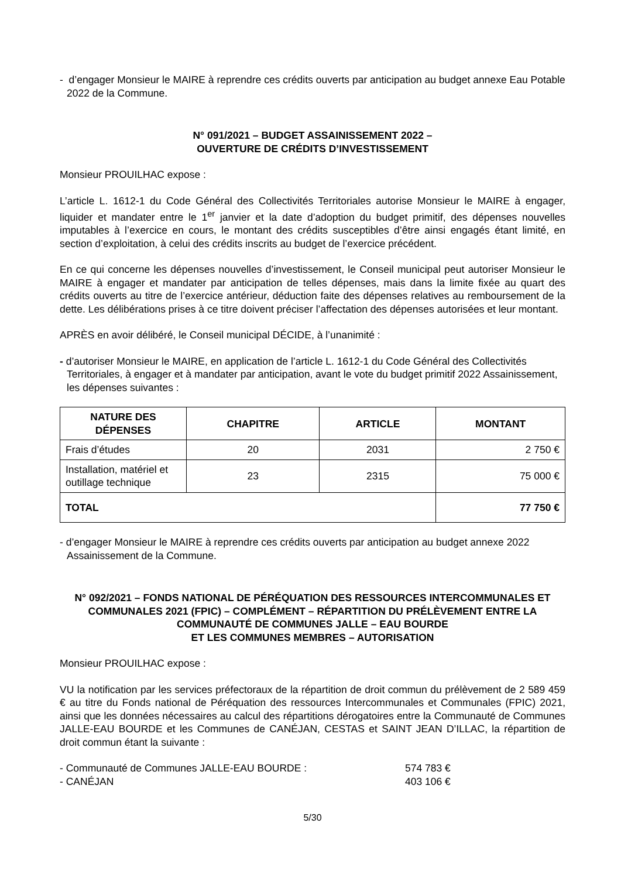- d’engager Monsieur le MAIRE à reprendre ces crédits ouverts par anticipation au budget annexe Eau Potable 2022 de la Commune.
N° 091/2021 – BUDGET ASSAINISSEMENT 2022 –
OUVERTURE DE CRÉDITS D’INVESTISSEMENT
Monsieur PROUILHAC expose :
L’article L. 1612-1 du Code Général des Collectivités Territoriales autorise Monsieur le MAIRE à engager, liquider et mandater entre le 1<sup>er</sup> janvier et la date d’adoption du budget primitif, des dépenses nouvelles imputables à l’exercice en cours, le montant des crédits susceptibles d’être ainsi engagés étant limité, en section d’exploitation, à celui des crédits inscrits au budget de l’exercice précédent.
En ce qui concerne les dépenses nouvelles d’investissement, le Conseil municipal peut autoriser Monsieur le MAIRE à engager et mandater par anticipation de telles dépenses, mais dans la limite fixée au quart des crédits ouverts au titre de l’exercice antérieur, déduction faite des dépenses relatives au remboursement de la dette. Les délibérations prises à ce titre doivent préciser l’affectation des dépenses autorisées et leur montant.
APRÈS en avoir délibéré, le Conseil municipal DÉCIDE, à l’unanimité :
- d’autoriser Monsieur le MAIRE, en application de l’article L. 1612-1 du Code Général des Collectivités Territoriales, à engager et à mandater par anticipation, avant le vote du budget primitif 2022 Assainissement, les dépenses suivantes :
| NATURE DES DÉPENSES | CHAPITRE | ARTICLE | MONTANT |
| --- | --- | --- | --- |
| Frais d’études | 20 | 2031 | 2 750 € |
| Installation, matériel et outillage technique | 23 | 2315 | 75 000 € |
| TOTAL | | | 77 750 € |
- d’engager Monsieur le MAIRE à reprendre ces crédits ouverts par anticipation au budget annexe 2022 Assainissement de la Commune.
N° 092/2021 – FONDS NATIONAL DE PÉRÉQUATION DES RESSOURCES INTERCOMMUNALES ET COMMUNALES 2021 (FPIC) – COMPLÉMENT – RÉPARTITION DU PRÉLÈVEMENT ENTRE LA COMMUNAUTÉ DE COMMUNES JALLE – EAU BOURDE
ET LES COMMUNES MEMBRES – AUTORISATION
Monsieur PROUILHAC expose :
VU la notification par les services préfectoraux de la répartition de droit commun du prélèvement de 2 589 459 € au titre du Fonds national de Péréquation des ressources Intercommunales et Communales (FPIC) 2021, ainsi que les données nécessaires au calcul des répartitions dérogatoires entre la Communauté de Communes JALLE-EAU BOURDE et les Communes de CANÉJAN, CESTAS et SAINT JEAN D’ILLAC, la répartition de droit commun étant la suivante :
- Communauté de Communes JALLE-EAU BOURDE : 574 783 €
- CANÉJAN 403 106 €
5/30